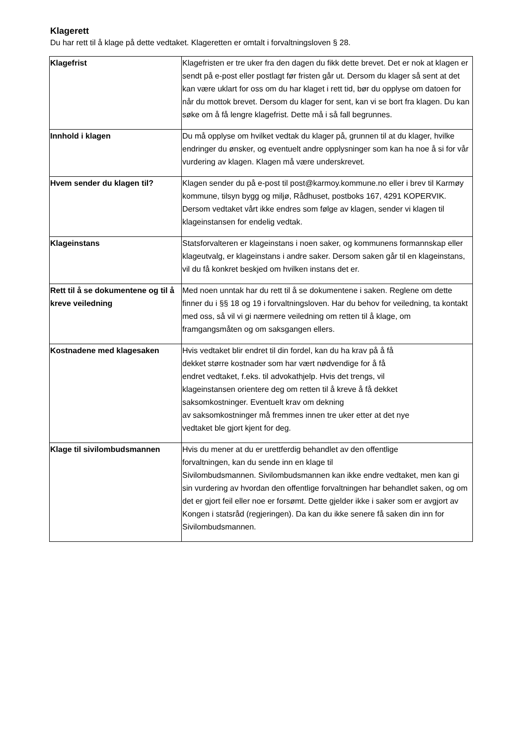Klagerett
Du har rett til å klage på dette vedtaket. Klageretten er omtalt i forvaltningsloven § 28.
| Klagefrist | Klagefristen er tre uker fra den dagen du fikk dette brevet. Det er nok at klagen er sendt på e-post eller postlagt før fristen går ut. Dersom du klager så sent at det kan være uklart for oss om du har klaget i rett tid, bør du opplyse om datoen for når du mottok brevet. Dersom du klager for sent, kan vi se bort fra klagen. Du kan søke om å få lengre klagefrist. Dette må i så fall begrunnes. |
| Innhold i klagen | Du må opplyse om hvilket vedtak du klager på, grunnen til at du klager, hvilke endringer du ønsker, og eventuelt andre opplysninger som kan ha noe å si for vår vurdering av klagen. Klagen må være underskrevet. |
| Hvem sender du klagen til? | Klagen sender du på e-post til post@karmoy.kommune.no eller i brev til Karmøy kommune, tilsyn bygg og miljø, Rådhuset, postboks 167, 4291 KOPERVIK. Dersom vedtaket vårt ikke endres som følge av klagen, sender vi klagen til klageinstansen for endelig vedtak. |
| Klageinstans | Statsforvalteren er klageinstans i noen saker, og kommunens formannskap eller klageutvalg, er klageinstans i andre saker. Dersom saken går til en klageinstans, vil du få konkret beskjed om hvilken instans det er. |
| Rett til å se dokumentene og til å kreve veiledning | Med noen unntak har du rett til å se dokumentene i saken. Reglene om dette finner du i §§ 18 og 19 i forvaltningsloven. Har du behov for veiledning, ta kontakt med oss, så vil vi gi nærmere veiledning om retten til å klage, om framgangsmåten og om saksgangen ellers. |
| Kostnadene med klagesaken | Hvis vedtaket blir endret til din fordel, kan du ha krav på å få dekket større kostnader som har vært nødvendige for å få endret vedtaket, f.eks. til advokathjelp. Hvis det trengs, vil klageinstansen orientere deg om retten til å kreve å få dekket saksomkostninger. Eventuelt krav om dekning av saksomkostninger må fremmes innen tre uker etter at det nye vedtaket ble gjort kjent for deg. |
| Klage til sivilombudsmannen | Hvis du mener at du er urettferdig behandlet av den offentlige forvaltningen, kan du sende inn en klage til Sivilombudsmannen. Sivilombudsmannen kan ikke endre vedtaket, men kan gi sin vurdering av hvordan den offentlige forvaltningen har behandlet saken, og om det er gjort feil eller noe er forsømt. Dette gjelder ikke i saker som er avgjort av Kongen i statsråd (regjeringen). Da kan du ikke senere få saken din inn for Sivilombudsmannen. |